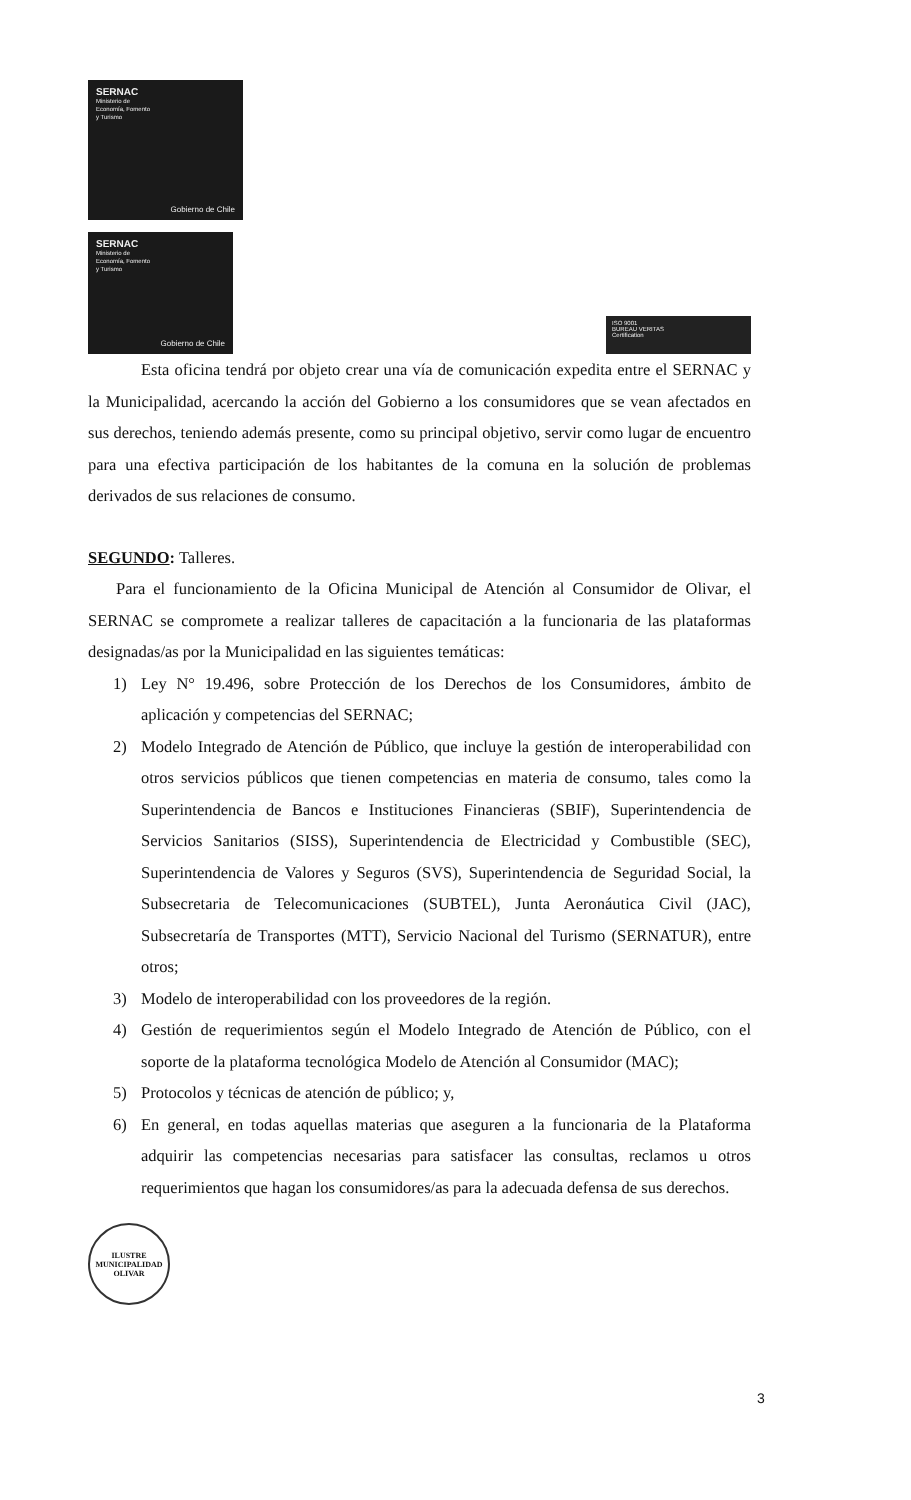SERNAC
Ministerio de
Economía, Fomento
y Turismo
Gobierno de Chile
SERNAC
Ministerio de
Economía, Fomento
y Turismo
Gobierno de Chile
ISO 9001
BUREAU VERITAS
Certification
Esta oficina tendrá por objeto crear una vía de comunicación expedita entre el SERNAC y la Municipalidad, acercando la acción del Gobierno a los consumidores que se vean afectados en sus derechos, teniendo además presente, como su principal objetivo, servir como lugar de encuentro para una efectiva participación de los habitantes de la comuna en la solución de problemas derivados de sus relaciones de consumo.
SEGUNDO: Talleres.
Para el funcionamiento de la Oficina Municipal de Atención al Consumidor de Olivar, el SERNAC se compromete a realizar talleres de capacitación a la funcionaria de las plataformas designadas/as por la Municipalidad en las siguientes temáticas:
1) Ley N° 19.496, sobre Protección de los Derechos de los Consumidores, ámbito de aplicación y competencias del SERNAC;
2) Modelo Integrado de Atención de Público, que incluye la gestión de interoperabilidad con otros servicios públicos que tienen competencias en materia de consumo, tales como la Superintendencia de Bancos e Instituciones Financieras (SBIF), Superintendencia de Servicios Sanitarios (SISS), Superintendencia de Electricidad y Combustible (SEC), Superintendencia de Valores y Seguros (SVS), Superintendencia de Seguridad Social, la Subsecretaria de Telecomunicaciones (SUBTEL), Junta Aeronáutica Civil (JAC), Subsecretaría de Transportes (MTT), Servicio Nacional del Turismo (SERNATUR), entre otros;
3) Modelo de interoperabilidad con los proveedores de la región.
4) Gestión de requerimientos según el Modelo Integrado de Atención de Público, con el soporte de la plataforma tecnológica Modelo de Atención al Consumidor (MAC);
5) Protocolos y técnicas de atención de público; y,
6) En general, en todas aquellas materias que aseguren a la funcionaria de la Plataforma adquirir las competencias necesarias para satisfacer las consultas, reclamos u otros requerimientos que hagan los consumidores/as para la adecuada defensa de sus derechos.
ILUSTRE
MUNICIPALIDAD
OLIVAR
3